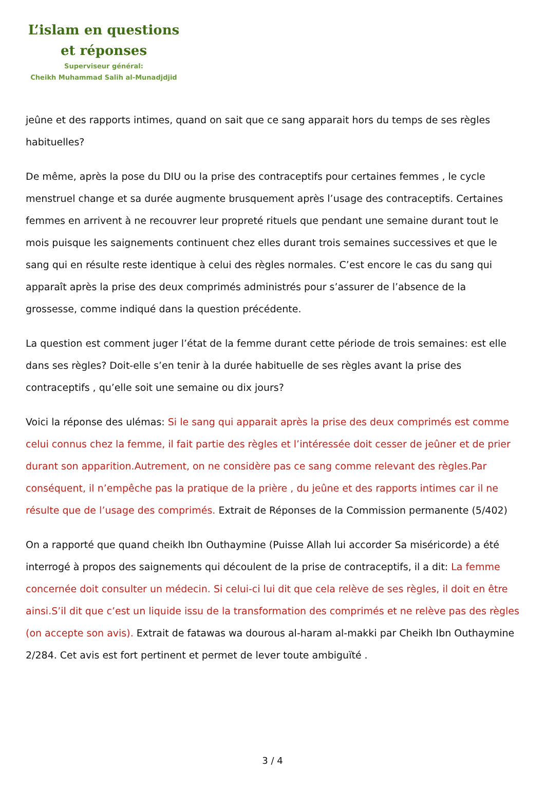L’islam en questions
et réponses
Superviseur général:
Cheikh Muhammad Salih al-Munadjdjid
jeûne et des rapports intimes, quand on sait que ce sang apparait hors du temps de ses règles habituelles?
De même, après la pose du DIU ou la prise des contraceptifs pour certaines femmes , le cycle menstruel change et sa durée augmente brusquement après l’usage des contraceptifs. Certaines femmes en arrivent à ne recouvrer leur propreté rituels que pendant une semaine durant tout le mois puisque les saignements continuent chez elles durant trois semaines successives et que le sang qui en résulte reste identique à celui des règles normales. C’est encore le cas du sang qui apparaît après la prise des deux comprimés administrés pour s’assurer de l’absence de la grossesse, comme indiqué dans la question précédente.
La question est comment juger l’état de la femme durant cette période de trois semaines: est elle dans ses règles? Doit-elle s’en tenir à la durée habituelle de ses règles avant la prise des contraceptifs , qu’elle soit une semaine ou dix jours?
Voici la réponse des ulémas: Si le sang qui apparait après la prise des deux comprimés est comme celui connus chez la femme, il fait partie des règles et l’intéressée doit cesser de jeûner et de prier durant son apparition.Autrement, on ne considère pas ce sang comme relevant des règles.Par conséquent, il n’empêche pas la pratique de la prière , du jeûne et des rapports intimes car il ne résulte que de l’usage des comprimés. Extrait de Réponses de la Commission permanente (5/402)
On a rapporté que quand cheikh Ibn Outhaymine (Puisse Allah lui accorder Sa miséricorde) a été interrogé à propos des saignements qui découlent de la prise de contraceptifs, il a dit: La femme concernée doit consulter un médecin. Si celui-ci lui dit que cela relève de ses règles, il doit en être ainsi.S’il dit que c’est un liquide issu de la transformation des comprimés et ne relève pas des règles (on accepte son avis). Extrait de fatawas wa dourous al-haram al-makki par Cheikh Ibn Outhaymine 2/284. Cet avis est fort pertinent et permet de lever toute ambiguïté .
3 / 4